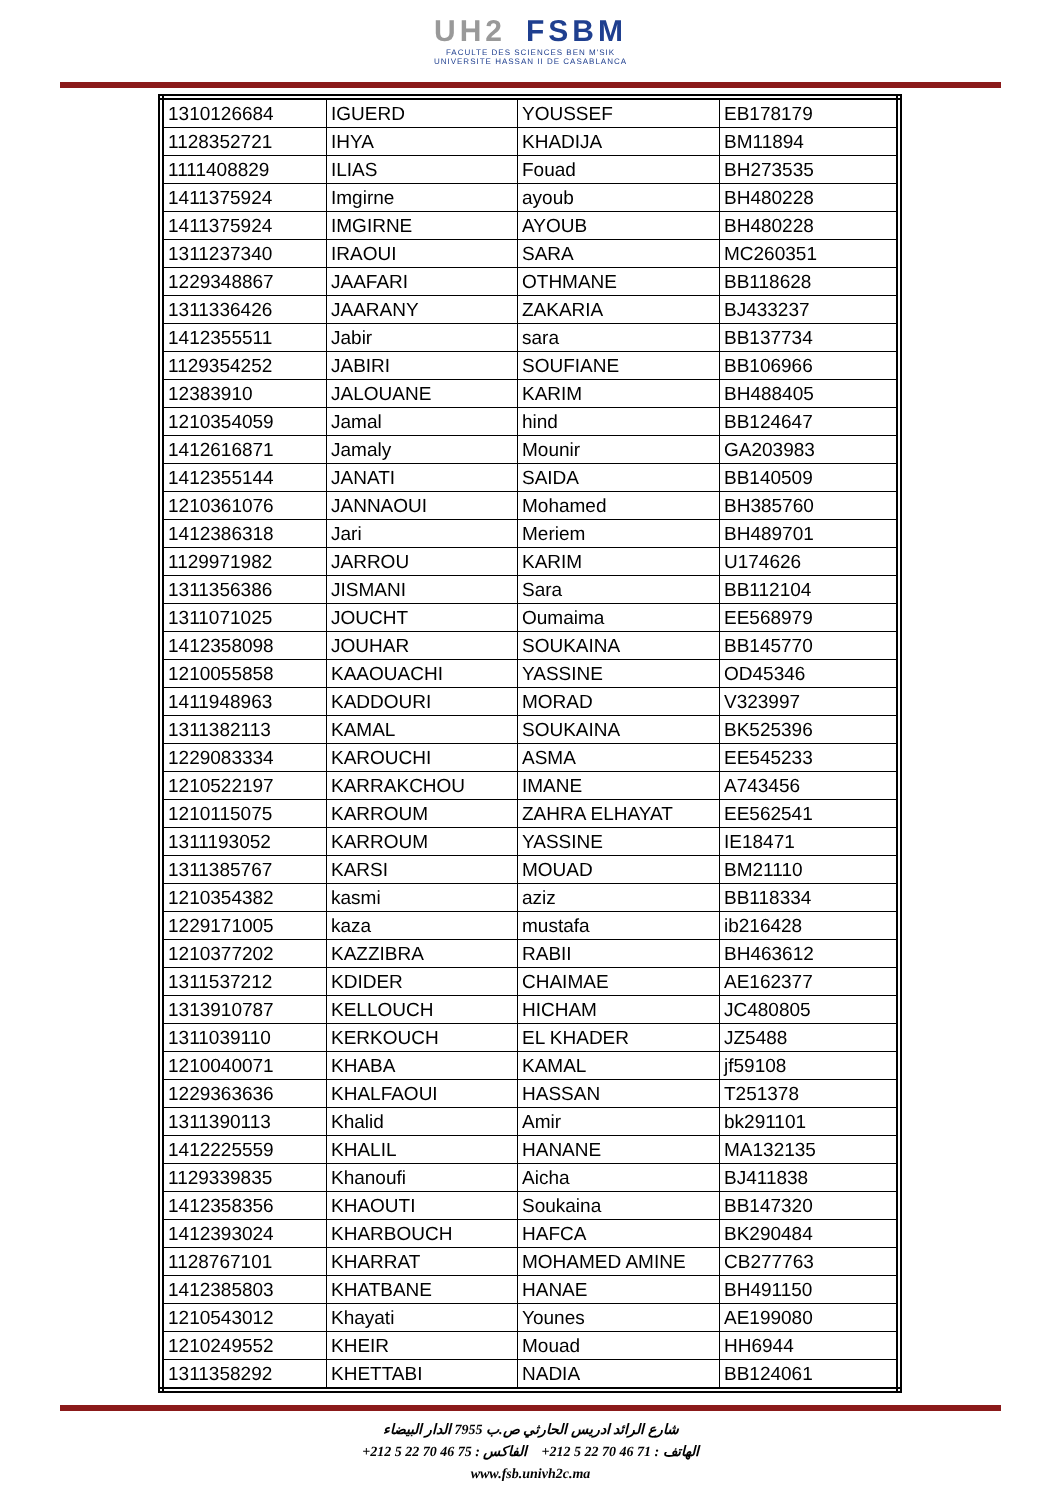UH2 FSBM
FACULTE DES SCIENCES BEN M'SIK
UNIVERSITE HASSAN II DE CASABLANCA
| 1310126684 | IGUERD | YOUSSEF | EB178179 |
| 1128352721 | IHYA | KHADIJA | BM11894 |
| 1111408829 | ILIAS | Fouad | BH273535 |
| 1411375924 | Imgirne | ayoub | BH480228 |
| 1411375924 | IMGIRNE | AYOUB | BH480228 |
| 1311237340 | IRAOUI | SARA | MC260351 |
| 1229348867 | JAAFARI | OTHMANE | BB118628 |
| 1311336426 | JAARANY | ZAKARIA | BJ433237 |
| 1412355511 | Jabir | sara | BB137734 |
| 1129354252 | JABIRI | SOUFIANE | BB106966 |
| 12383910 | JALOUANE | KARIM | BH488405 |
| 1210354059 | Jamal | hind | BB124647 |
| 1412616871 | Jamaly | Mounir | GA203983 |
| 1412355144 | JANATI | SAIDA | BB140509 |
| 1210361076 | JANNAOUI | Mohamed | BH385760 |
| 1412386318 | Jari | Meriem | BH489701 |
| 1129971982 | JARROU | KARIM | U174626 |
| 1311356386 | JISMANI | Sara | BB112104 |
| 1311071025 | JOUCHT | Oumaima | EE568979 |
| 1412358098 | JOUHAR | SOUKAINA | BB145770 |
| 1210055858 | KAAOUACHI | YASSINE | OD45346 |
| 1411948963 | KADDOURI | MORAD | V323997 |
| 1311382113 | KAMAL | SOUKAINA | BK525396 |
| 1229083334 | KAROUCHI | ASMA | EE545233 |
| 1210522197 | KARRAKCHOU | IMANE | A743456 |
| 1210115075 | KARROUM | ZAHRA ELHAYAT | EE562541 |
| 1311193052 | KARROUM | YASSINE | IE18471 |
| 1311385767 | KARSI | MOUAD | BM21110 |
| 1210354382 | kasmi | aziz | BB118334 |
| 1229171005 | kaza | mustafa | ib216428 |
| 1210377202 | KAZZIBRA | RABII | BH463612 |
| 1311537212 | KDIDER | CHAIMAE | AE162377 |
| 1313910787 | KELLOUCH | HICHAM | JC480805 |
| 1311039110 | KERKOUCH | EL KHADER | JZ5488 |
| 1210040071 | KHABA | KAMAL | jf59108 |
| 1229363636 | KHALFAOUI | HASSAN | T251378 |
| 1311390113 | Khalid | Amir | bk291101 |
| 1412225559 | KHALIL | HANANE | MA132135 |
| 1129339835 | Khanoufi | Aicha | BJ411838 |
| 1412358356 | KHAOUTI | Soukaina | BB147320 |
| 1412393024 | KHARBOUCH | HAFCA | BK290484 |
| 1128767101 | KHARRAT | MOHAMED AMINE | CB277763 |
| 1412385803 | KHATBANE | HANAE | BH491150 |
| 1210543012 | Khayati | Younes | AE199080 |
| 1210249552 | KHEIR | Mouad | HH6944 |
| 1311358292 | KHETTABI | NADIA | BB124061 |
شارع الرائد ادريس الحارثي ص.ب 7955 الدار البيضاء
الهاتف : 71 46 70 22 5 212+ الفاكس : 75 46 70 22 5 212+
www.fsb.univh2c.ma